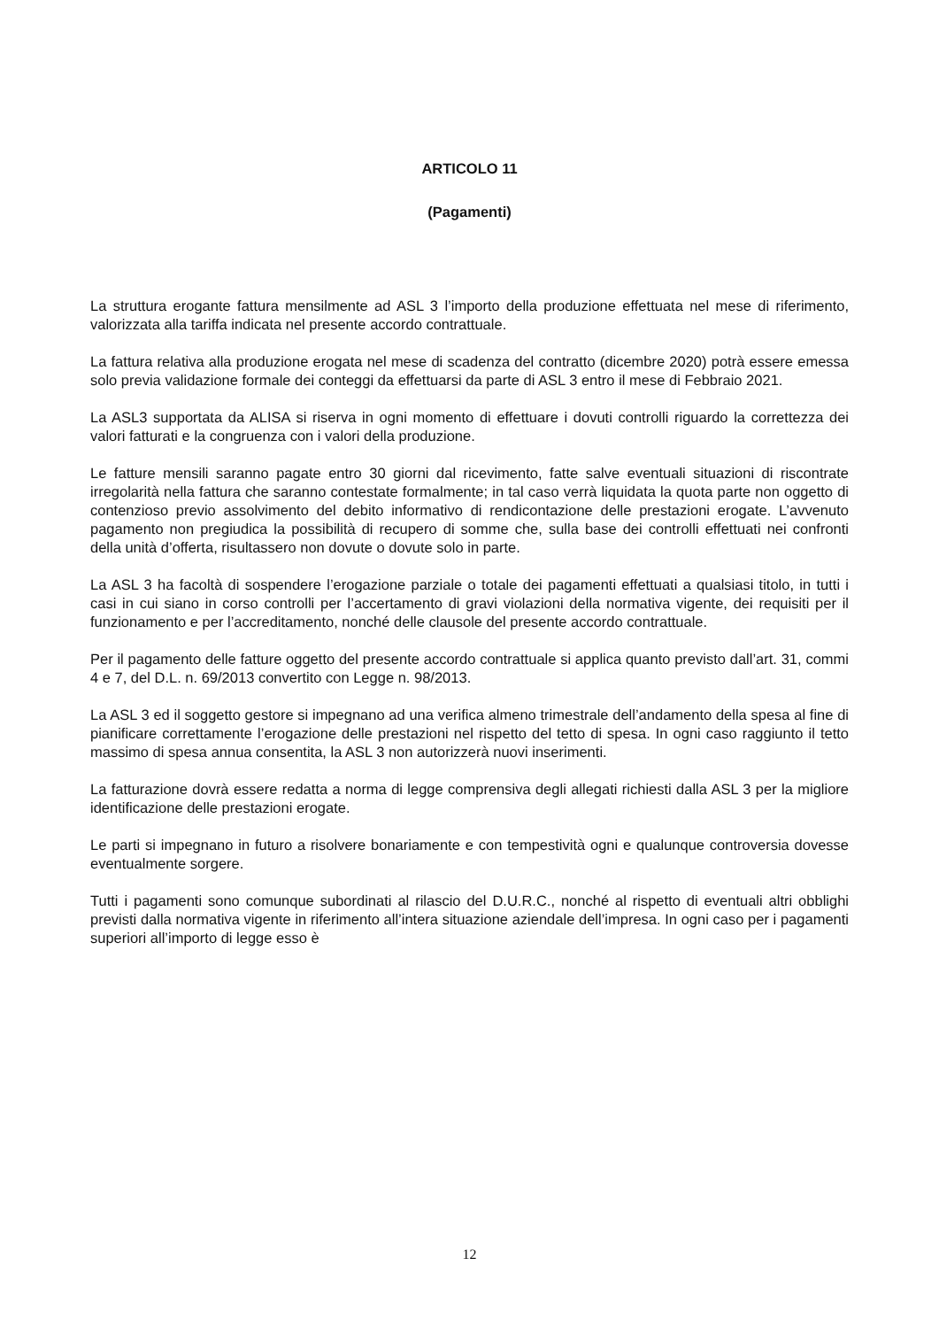ARTICOLO 11
(Pagamenti)
La struttura erogante fattura mensilmente ad ASL 3 l’importo della produzione effettuata nel mese di riferimento, valorizzata alla tariffa indicata nel presente accordo contrattuale.
La fattura relativa alla produzione erogata nel mese di scadenza del contratto (dicembre 2020) potrà essere emessa solo previa validazione formale dei conteggi da effettuarsi da parte di ASL 3 entro il mese di Febbraio 2021.
La ASL3 supportata da ALISA si riserva in ogni momento di effettuare i dovuti controlli riguardo la correttezza dei valori fatturati e la congruenza con i valori della produzione.
Le fatture mensili saranno pagate entro 30 giorni dal ricevimento, fatte salve eventuali situazioni di riscontrate irregolarità nella fattura che saranno contestate formalmente; in tal caso verrà liquidata la quota parte non oggetto di contenzioso previo assolvimento del debito informativo di rendicontazione delle prestazioni erogate. L’avvenuto pagamento non pregiudica la possibilità di recupero di somme che, sulla base dei controlli effettuati nei confronti della unità d’offerta, risultassero non dovute o dovute solo in parte.
La ASL 3 ha facoltà di sospendere l’erogazione parziale o totale dei pagamenti effettuati a qualsiasi titolo, in tutti i casi in cui siano in corso controlli per l’accertamento di gravi violazioni della normativa vigente, dei requisiti per il funzionamento e per l’accreditamento, nonché delle clausole del presente accordo contrattuale.
Per il pagamento delle fatture oggetto del presente accordo contrattuale si applica quanto previsto dall’art. 31, commi 4 e 7, del D.L. n. 69/2013 convertito con Legge n. 98/2013.
La ASL 3 ed il soggetto gestore si impegnano ad una verifica almeno trimestrale dell’andamento della spesa al fine di pianificare correttamente l’erogazione delle prestazioni nel rispetto del tetto di spesa. In ogni caso raggiunto il tetto massimo di spesa annua consentita, la ASL 3 non autorizzerà nuovi inserimenti.
La fatturazione dovrà essere redatta a norma di legge comprensiva degli allegati richiesti dalla ASL 3 per la migliore identificazione delle prestazioni erogate.
Le parti si impegnano in futuro a risolvere bonariamente e con tempestività ogni e qualunque controversia dovesse eventualmente sorgere.
Tutti i pagamenti sono comunque subordinati al rilascio del D.U.R.C., nonché al rispetto di eventuali altri obblighi previsti dalla normativa vigente in riferimento all’intera situazione aziendale dell’impresa. In ogni caso per i pagamenti superiori all’importo di legge esso è
12